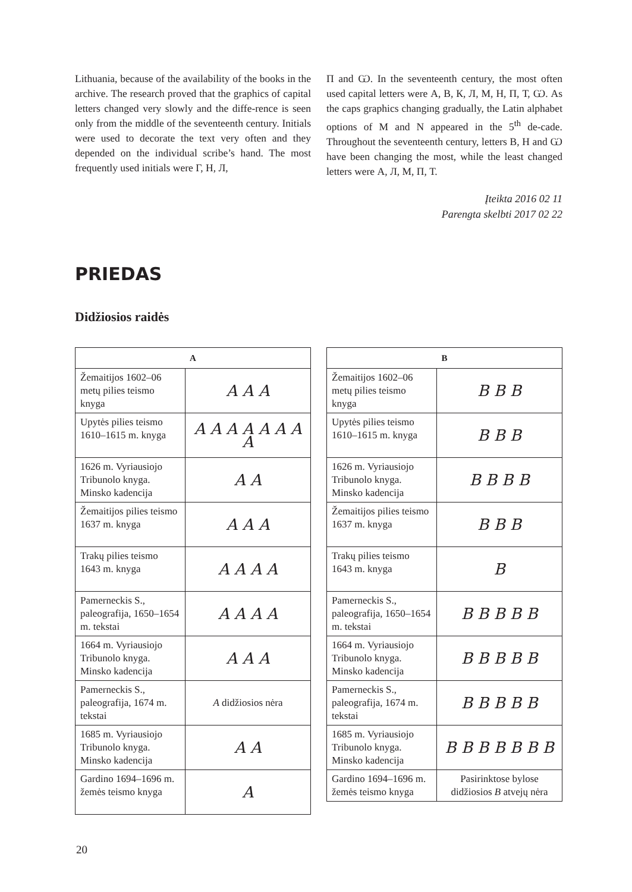Lithuania, because of the availability of the books in the archive. The research proved that the graphics of capital letters changed very slowly and the diffe-rence is seen only from the middle of the seventeenth century. Initials were used to decorate the text very often and they depended on the individual scribe’s hand. The most frequently used initials were Г, Н, Л,
П and Ѡ. In the seventeenth century, the most often used capital letters were А, В, К, Л, М, Н, П, Т, Ѡ. As the caps graphics changing gradually, the Latin alphabet options of M and N appeared in the 5<sup>th</sup> de-cade. Throughout the seventeenth century, letters В, Н and Ѡ have been changing the most, while the least changed letters were А, Л, М, П, Т.
Įteikta 2016 02 11
Parengta skelbti 2017 02 22
PRIEDAS
Didžiosios raidės
| A | |
| --- | --- |
| Žemaitijos 1602–06 metų pilies teismo knyga | A A A |
| Upytės pilies teismo 1610–1615 m. knyga | A A A A A A A A |
| 1626 m. Vyriausiojo Tribunolo knyga. Minsko kadencija | A A |
| Žemaitijos pilies teismo 1637 m. knyga | A A A |
| Trakų pilies teismo 1643 m. knyga | A A A A |
| Pamerneckis S., paleografija, 1650–1654 m. tekstai | A A A A |
| 1664 m. Vyriausiojo Tribunolo knyga. Minsko kadencija | A A A |
| Pamerneckis S., paleografija, 1674 m. tekstai | A didžiosios nėra |
| 1685 m. Vyriausiojo Tribunolo knyga. Minsko kadencija | A A |
| Gardino 1694–1696 m. žemės teismo knyga | A |
| B | |
| --- | --- |
| Žemaitijos 1602–06 metų pilies teismo knyga | B B B |
| Upytės pilies teismo 1610–1615 m. knyga | B B B |
| 1626 m. Vyriausiojo Tribunolo knyga. Minsko kadencija | B B B B |
| Žemaitijos pilies teismo 1637 m. knyga | B B B |
| Trakų pilies teismo 1643 m. knyga | B |
| Pamerneckis S., paleografija, 1650–1654 m. tekstai | B B B B B |
| 1664 m. Vyriausiojo Tribunolo knyga. Minsko kadencija | B B B B B |
| Pamerneckis S., paleografija, 1674 m. tekstai | B B B B B |
| 1685 m. Vyriausiojo Tribunolo knyga. Minsko kadencija | B B B B B B B |
| Gardino 1694–1696 m. žemės teismo knyga | Pasirinktose bylose didžiosios B atvejų nėra |
20